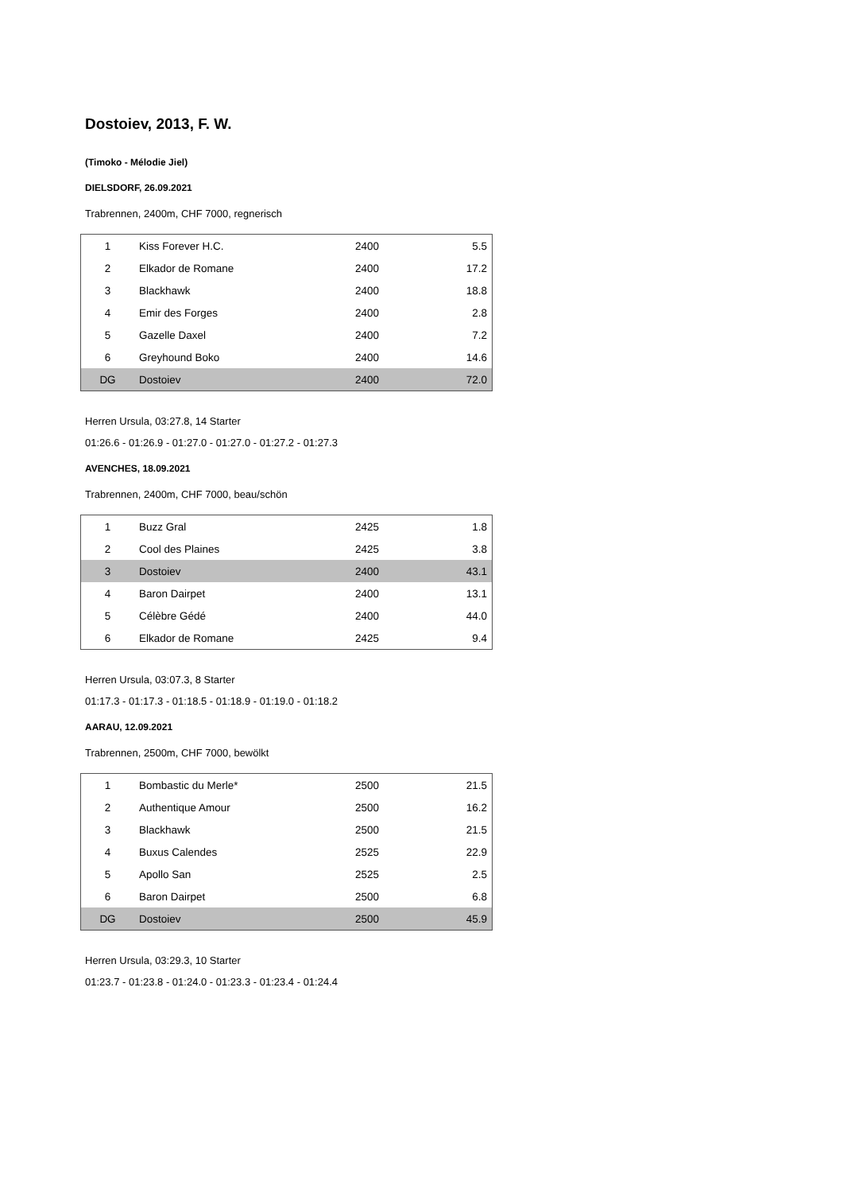Dostoiev, 2013, F. W.
(Timoko - Mélodie Jiel)
DIELSDORF, 26.09.2021
Trabrennen, 2400m, CHF 7000, regnerisch
| 1 | Kiss Forever H.C. | 2400 | 5.5 |
| 2 | Elkador de Romane | 2400 | 17.2 |
| 3 | Blackhawk | 2400 | 18.8 |
| 4 | Emir des Forges | 2400 | 2.8 |
| 5 | Gazelle Daxel | 2400 | 7.2 |
| 6 | Greyhound Boko | 2400 | 14.6 |
| DG | Dostoiev | 2400 | 72.0 |
Herren Ursula, 03:27.8, 14 Starter
01:26.6 - 01:26.9 - 01:27.0 - 01:27.0 - 01:27.2 - 01:27.3
AVENCHES, 18.09.2021
Trabrennen, 2400m, CHF 7000, beau/schön
| 1 | Buzz Gral | 2425 | 1.8 |
| 2 | Cool des Plaines | 2425 | 3.8 |
| 3 | Dostoiev | 2400 | 43.1 |
| 4 | Baron Dairpet | 2400 | 13.1 |
| 5 | Célèbre Gédé | 2400 | 44.0 |
| 6 | Elkador de Romane | 2425 | 9.4 |
Herren Ursula, 03:07.3, 8 Starter
01:17.3 - 01:17.3 - 01:18.5 - 01:18.9 - 01:19.0 - 01:18.2
AARAU, 12.09.2021
Trabrennen, 2500m, CHF 7000, bewölkt
| 1 | Bombastic du Merle* | 2500 | 21.5 |
| 2 | Authentique Amour | 2500 | 16.2 |
| 3 | Blackhawk | 2500 | 21.5 |
| 4 | Buxus Calendes | 2525 | 22.9 |
| 5 | Apollo San | 2525 | 2.5 |
| 6 | Baron Dairpet | 2500 | 6.8 |
| DG | Dostoiev | 2500 | 45.9 |
Herren Ursula, 03:29.3, 10 Starter
01:23.7 - 01:23.8 - 01:24.0 - 01:23.3 - 01:23.4 - 01:24.4